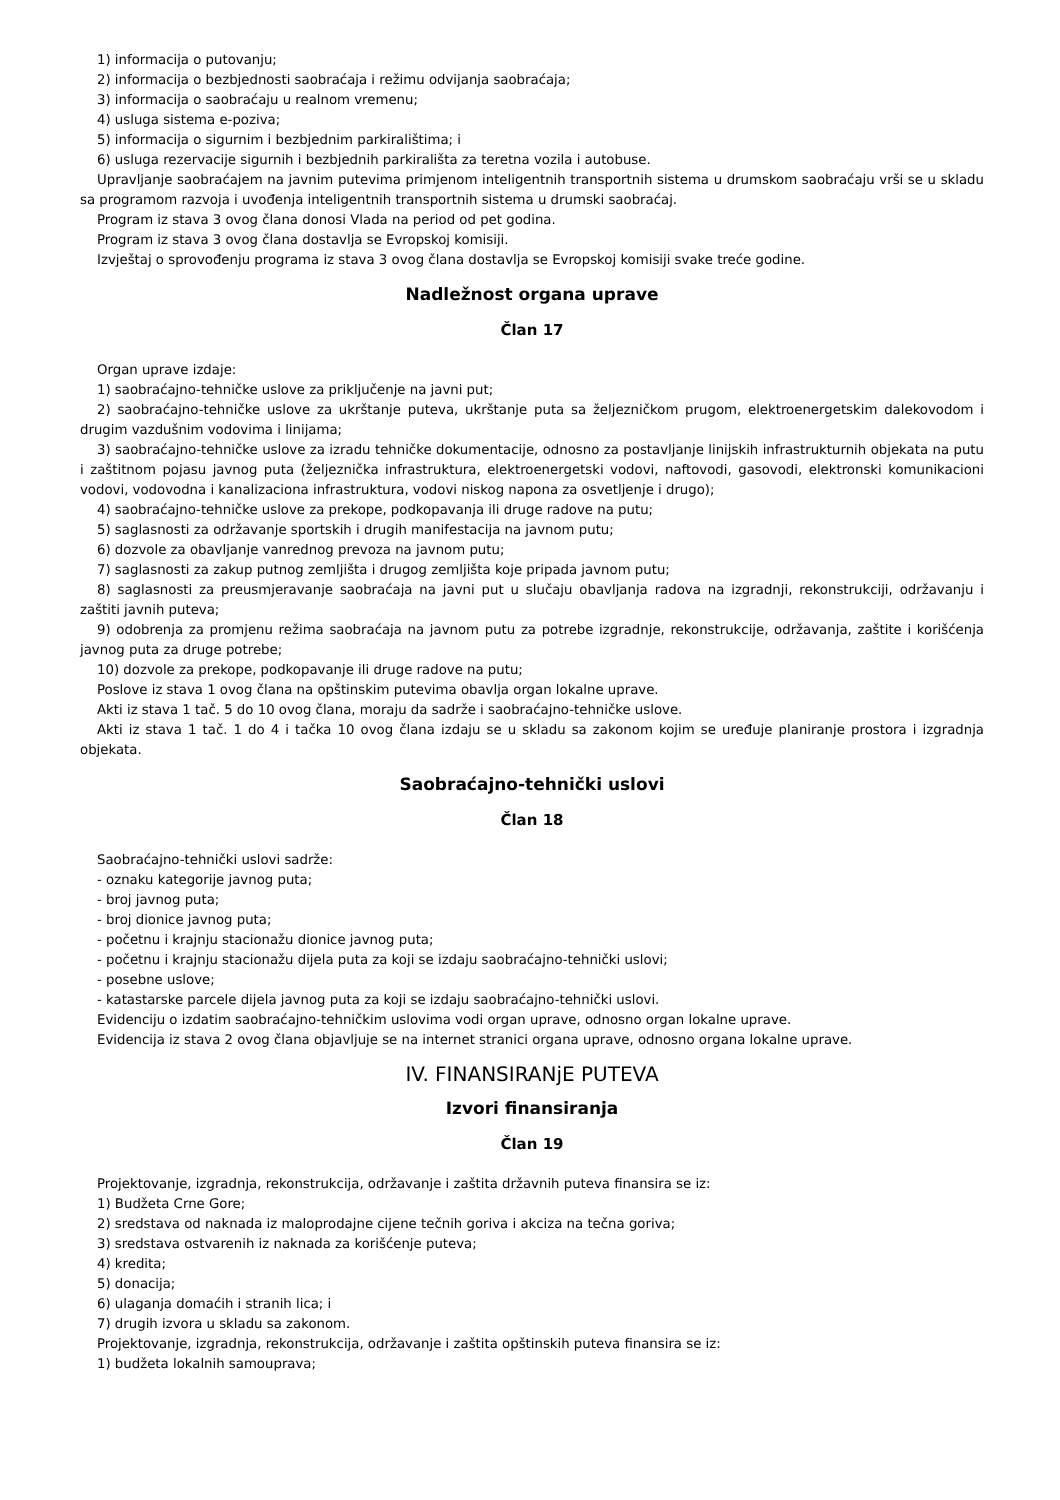1) informacija o putovanju;
2) informacija o bezbjednosti saobraćaja i režimu odvijanja saobraćaja;
3) informacija o saobraćaju u realnom vremenu;
4) usluga sistema e-poziva;
5) informacija o sigurnim i bezbjednim parkiralištima; i
6) usluga rezervacije sigurnih i bezbjednih parkirališta za teretna vozila i autobuse.
Upravljanje saobraćajem na javnim putevima primjenom inteligentnih transportnih sistema u drumskom saobraćaju vrši se u skladu sa programom razvoja i uvođenja inteligentnih transportnih sistema u drumski saobraćaj.
Program iz stava 3 ovog člana donosi Vlada na period od pet godina.
Program iz stava 3 ovog člana dostavlja se Evropskoj komisiji.
Izvještaj o sprovođenju programa iz stava 3 ovog člana dostavlja se Evropskoj komisiji svake treće godine.
Nadležnost organa uprave
Član 17
Organ uprave izdaje:
1) saobraćajno-tehničke uslove za priključenje na javni put;
2) saobraćajno-tehničke uslove za ukrštanje puteva, ukrštanje puta sa željezničkom prugom, elektroenergetskim dalekovodom i drugim vazdušnim vodovima i linijama;
3) saobraćajno-tehničke uslove za izradu tehničke dokumentacije, odnosno za postavljanje linijskih infrastrukturnih objekata na putu i zaštitnom pojasu javnog puta (željeznička infrastruktura, elektroenergetski vodovi, naftovodi, gasovodi, elektronski komunikacioni vodovi, vodovodna i kanalizaciona infrastruktura, vodovi niskog napona za osvetljenje i drugo);
4) saobraćajno-tehničke uslove za prekope, podkopavanja ili druge radove na putu;
5) saglasnosti za održavanje sportskih i drugih manifestacija na javnom putu;
6) dozvole za obavljanje vanrednog prevoza na javnom putu;
7) saglasnosti za zakup putnog zemljišta i drugog zemljišta koje pripada javnom putu;
8) saglasnosti za preusmjeravanje saobraćaja na javni put u slučaju obavljanja radova na izgradnji, rekonstrukciji, održavanju i zaštiti javnih puteva;
9) odobrenja za promjenu režima saobraćaja na javnom putu za potrebe izgradnje, rekonstrukcije, održavanja, zaštite i korišćenja javnog puta za druge potrebe;
10) dozvole za prekope, podkopavanje ili druge radove na putu;
Poslove iz stava 1 ovog člana na opštinskim putevima obavlja organ lokalne uprave.
Akti iz stava 1 tač. 5 do 10 ovog člana, moraju da sadrže i saobraćajno-tehničke uslove.
Akti iz stava 1 tač. 1 do 4 i tačka 10 ovog člana izdaju se u skladu sa zakonom kojim se uređuje planiranje prostora i izgradnja objekata.
Saobraćajno-tehnički uslovi
Član 18
Saobraćajno-tehnički uslovi sadrže:
- oznaku kategorije javnog puta;
- broj javnog puta;
- broj dionice javnog puta;
- početnu i krajnju stacionažu dionice javnog puta;
- početnu i krajnju stacionažu dijela puta za koji se izdaju saobraćajno-tehnički uslovi;
- posebne uslove;
- katastarske parcele dijela javnog puta za koji se izdaju saobraćajno-tehnički uslovi.
Evidenciju o izdatim saobraćajno-tehničkim uslovima vodi organ uprave, odnosno organ lokalne uprave.
Evidencija iz stava 2 ovog člana objavljuje se na internet stranici organa uprave, odnosno organa lokalne uprave.
IV. FINANSIRANjE PUTEVA
Izvori finansiranja
Član 19
Projektovanje, izgradnja, rekonstrukcija, održavanje i zaštita državnih puteva finansira se iz:
1) Budžeta Crne Gore;
2) sredstava od naknada iz maloprodajne cijene tečnih goriva i akciza na tečna goriva;
3) sredstava ostvarenih iz naknada za korišćenje puteva;
4) kredita;
5) donacija;
6) ulaganja domaćih i stranih lica; i
7) drugih izvora u skladu sa zakonom.
Projektovanje, izgradnja, rekonstrukcija, održavanje i zaštita opštinskih puteva finansira se iz:
1) budžeta lokalnih samouprava;